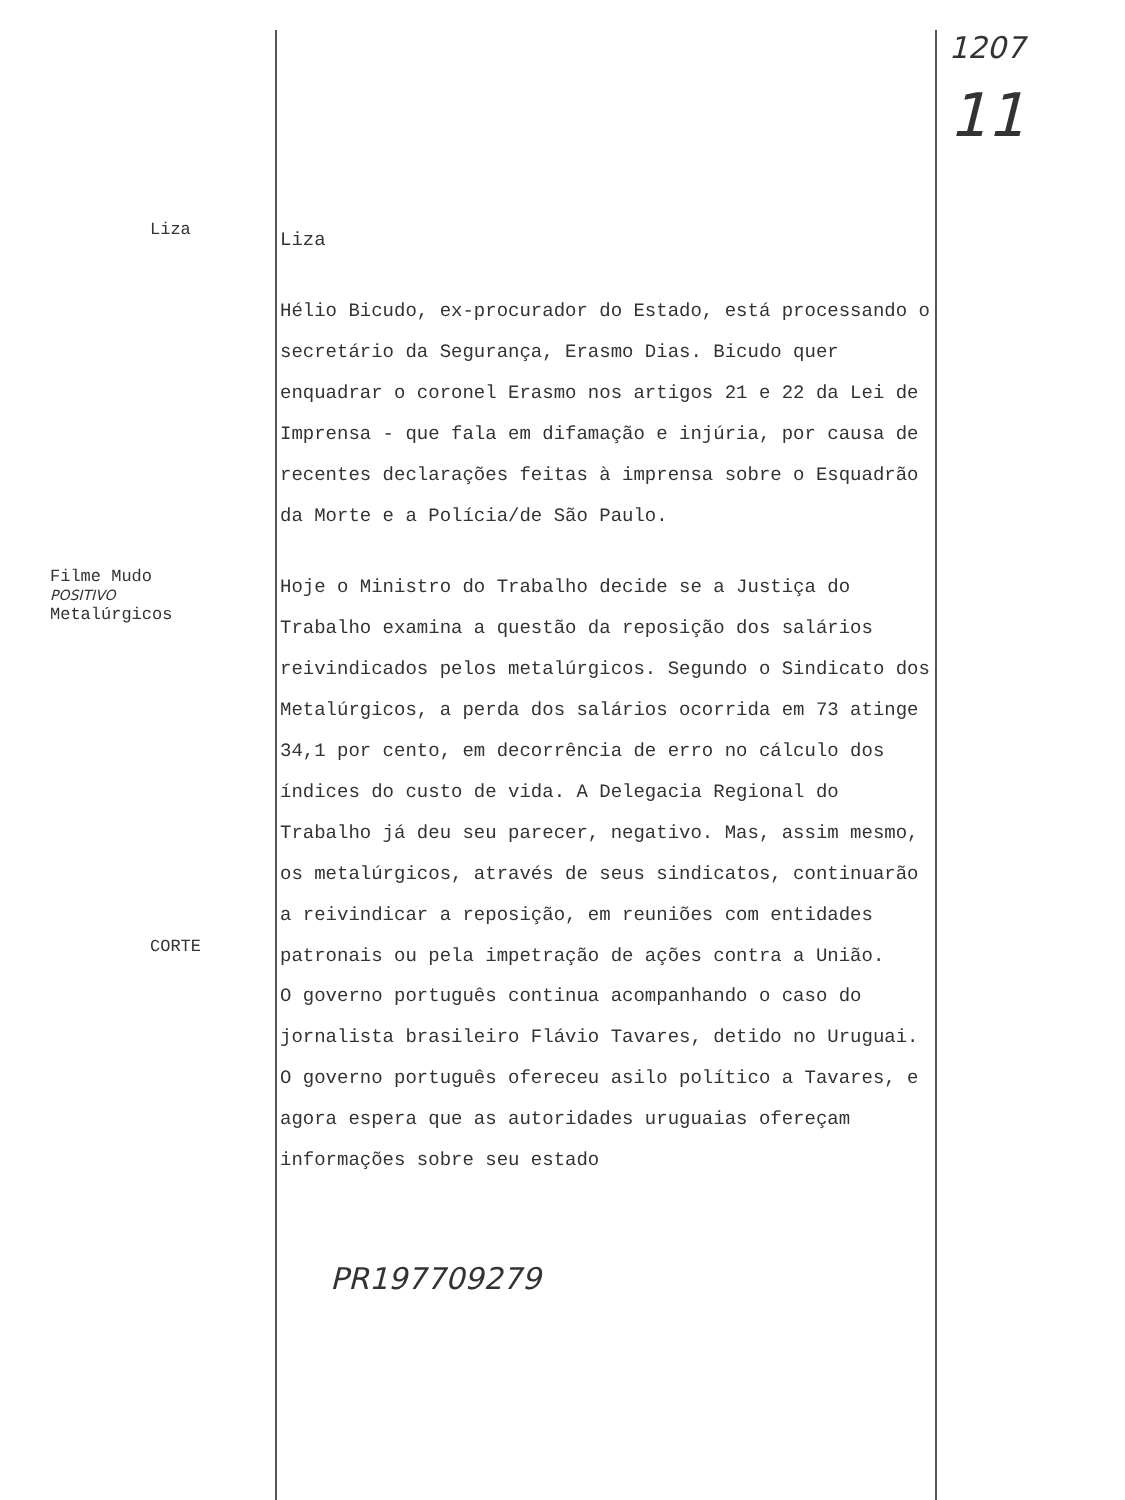1207
11
Liza
Liza
Hélio Bicudo, ex-procurador do Estado, está processando o secretário da Segurança, Erasmo Dias. Bicudo quer enquadrar o coronel Erasmo nos artigos 21 e 22 da Lei de Imprensa - que fala em difamação e injúria, por causa de recentes declarações feitas à imprensa sobre o Esquadrão da Morte e a Polícia/de São Paulo.
Filme Mudo
POSITIVO
Metalúrgicos
Hoje o Ministro do Trabalho decide se a Justiça do Trabalho examina a questão da reposição dos salários reivindicados pelos metalúrgicos. Segundo o Sindicato dos Metalúrgicos, a perda dos salários ocorrida em 73 atinge 34,1 por cento, em decorrência de erro no cálculo dos índices do custo de vida. A Delegacia Regional do Trabalho já deu seu parecer, negativo. Mas, assim mesmo, os metalúrgicos, através de seus sindicatos, continuarão a reivindicar a reposição, em reuniões com entidades patronais ou pela impetração de ações contra a União.
CORTE
O governo português continua acompanhando o caso do jornalista brasileiro Flávio Tavares, detido no Uruguai. O governo português ofereceu asilo político a Tavares, e agora espera que as autoridades uruguaias ofereçam informações sobre seu estado
PR19770927​9